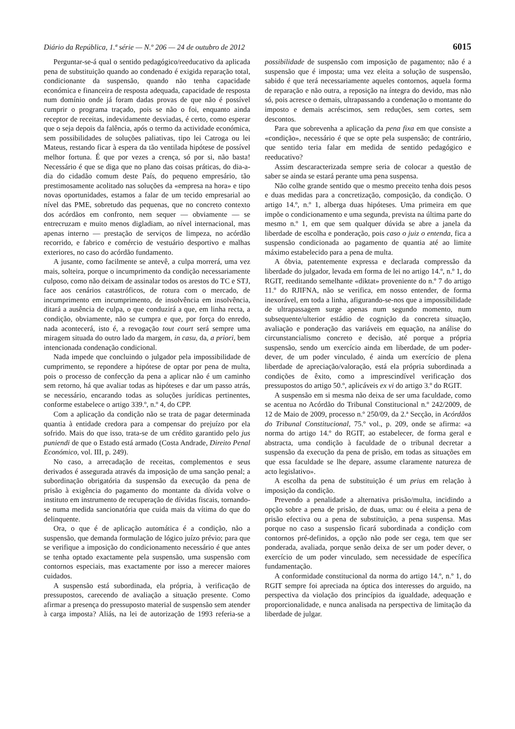Diário da República, 1.ª série — N.º 206 — 24 de outubro de 2012 6015
Perguntar-se-á qual o sentido pedagógico/reeducativo da aplicada pena de substituição quando ao condenado é exigida reparação total, condicionante da suspensão, quando não tenha capacidade económica e financeira de resposta adequada, capacidade de resposta num domínio onde já foram dadas provas de que não é possível cumprir o programa traçado, pois se não o foi, enquanto ainda receptor de receitas, indevidamente desviadas, é certo, como esperar que o seja depois da falência, após o termo da actividade económica, sem possibilidades de soluções paliativas, tipo lei Catroga ou lei Mateus, restando ficar à espera da tão ventilada hipótese de possível melhor fortuna. É que por vezes a crença, só por si, não basta! Necessário é que se diga que no plano das coisas práticas, do dia-a-dia do cidadão comum deste País, do pequeno empresário, tão prestimosamente acolitado nas soluções da «empresa na hora» e tipo novas oportunidades, estamos a falar de um tecido empresarial ao nível das PME, sobretudo das pequenas, que no concreto contexto dos acórdãos em confronto, nem sequer — obviamente — se entrecruzam e muito menos digladiam, ao nível internacional, mas apenas interno — prestação de serviços de limpeza, no acórdão recorrido, e fabrico e comércio de vestuário desportivo e malhas exteriores, no caso do acórdão fundamento.
A jusante, como facilmente se antevê, a culpa morrerá, uma vez mais, solteira, porque o incumprimento da condição necessariamente culposo, como não deixam de assinalar todos os arestos do TC e STJ, face aos cenários catastróficos, de rotura com o mercado, de incumprimento em incumprimento, de insolvência em insolvência, ditará a ausência de culpa, o que conduzirá a que, em linha recta, a condição, obviamente, não se cumpra e que, por força do enredo, nada acontecerá, isto é, a revogação tout court será sempre uma miragem situada do outro lado da margem, in casu, da, a priori, bem intencionada condenação condicional.
Nada impede que concluindo o julgador pela impossibilidade de cumprimento, se repondere a hipótese de optar por pena de multa, pois o processo de confecção da pena a aplicar não é um caminho sem retorno, há que avaliar todas as hipóteses e dar um passo atrás, se necessário, encarando todas as soluções jurídicas pertinentes, conforme estabelece o artigo 339.º, n.º 4, do CPP.
Com a aplicação da condição não se trata de pagar determinada quantia à entidade credora para a compensar do prejuízo por ela sofrido. Mais do que isso, trata-se de um crédito garantido pelo jus puniendi de que o Estado está armado (Costa Andrade, Direito Penal Económico, vol. III, p. 249).
No caso, a arrecadação de receitas, complementos e seus derivados é assegurada através da imposição de uma sanção penal; a subordinação obrigatória da suspensão da execução da pena de prisão à exigência do pagamento do montante da dívida volve o instituto em instrumento de recuperação de dívidas fiscais, tornando-se numa medida sancionatória que cuida mais da vítima do que do delinquente.
Ora, o que é de aplicação automática é a condição, não a suspensão, que demanda formulação de lógico juízo prévio; para que se verifique a imposição do condicionamento necessário é que antes se tenha optado exactamente pela suspensão, uma suspensão com contornos especiais, mas exactamente por isso a merecer maiores cuidados.
A suspensão está subordinada, ela própria, à verificação de pressupostos, carecendo de avaliação a situação presente. Como afirmar a presença do pressuposto material de suspensão sem atender à carga imposta? Aliás, na lei de autorização de 1993 referia-se a possibilidade de suspensão com imposição de pagamento; não é a suspensão que é imposta; uma vez eleita a solução de suspensão, sabido é que terá necessariamente aqueles contornos, aquela forma de reparação e não outra, a reposição na íntegra do devido, mas não só, pois acresce o demais, ultrapassando a condenação o montante do imposto e demais acréscimos, sem reduções, sem cortes, sem descontos.
Para que sobrevenha a aplicação da pena fixa em que consiste a «condição», necessário é que se opte pela suspensão; de contrário, que sentido teria falar em medida de sentido pedagógico e reeducativo?
Assim descaracterizada sempre seria de colocar a questão de saber se ainda se estará perante uma pena suspensa.
Não colhe grande sentido que o mesmo preceito tenha dois pesos e duas medidas para a concretização, composição, da condição. O artigo 14.º, n.º 1, alberga duas hipóteses. Uma primeira em que impõe o condicionamento e uma segunda, prevista na última parte do mesmo n.º 1, em que sem qualquer dúvida se abre a janela da liberdade de escolha e ponderação, pois caso o juiz o entenda, fica a suspensão condicionada ao pagamento de quantia até ao limite máximo estabelecido para a pena de multa.
A óbvia, patentemente expressa e declarada compressão da liberdade do julgador, levada em forma de lei no artigo 14.º, n.º 1, do RGIT, reeditando semelhante «diktat» proveniente do n.º 7 do artigo 11.º do RJIFNA, não se verifica, em nosso entender, de forma inexorável, em toda a linha, afigurando-se-nos que a impossibilidade de ultrapassagem surge apenas num segundo momento, num subsequente/ulterior estádio de cognição da concreta situação, avaliação e ponderação das variáveis em equação, na análise do circunstancialismo concreto e decisão, até porque a própria suspensão, sendo um exercício ainda em liberdade, de um poder-dever, de um poder vinculado, é ainda um exercício de plena liberdade de apreciação/valoração, está ela própria subordinada a condições de êxito, como a imprescindível verificação dos pressupostos do artigo 50.º, aplicáveis ex vi do artigo 3.º do RGIT.
A suspensão em si mesma não deixa de ser uma faculdade, como se acentua no Acórdão do Tribunal Constitucional n.º 242/2009, de 12 de Maio de 2009, processo n.º 250/09, da 2.ª Secção, in Acórdãos do Tribunal Constitucional, 75.º vol., p. 209, onde se afirma: «a norma do artigo 14.º do RGIT, ao estabelecer, de forma geral e abstracta, uma condição à faculdade de o tribunal decretar a suspensão da execução da pena de prisão, em todas as situações em que essa faculdade se lhe depare, assume claramente natureza de acto legislativo».
A escolha da pena de substituição é um prius em relação à imposição da condição.
Prevendo a penalidade a alternativa prisão/multa, incidindo a opção sobre a pena de prisão, de duas, uma: ou é eleita a pena de prisão efectiva ou a pena de substituição, a pena suspensa. Mas porque no caso a suspensão ficará subordinada a condição com contornos pré-definidos, a opção não pode ser cega, tem que ser ponderada, avaliada, porque senão deixa de ser um poder dever, o exercício de um poder vinculado, sem necessidade de específica fundamentação.
A conformidade constitucional da norma do artigo 14.º, n.º 1, do RGIT sempre foi apreciada na óptica dos interesses do arguido, na perspectiva da violação dos princípios da igualdade, adequação e proporcionalidade, e nunca analisada na perspectiva de limitação da liberdade de julgar.